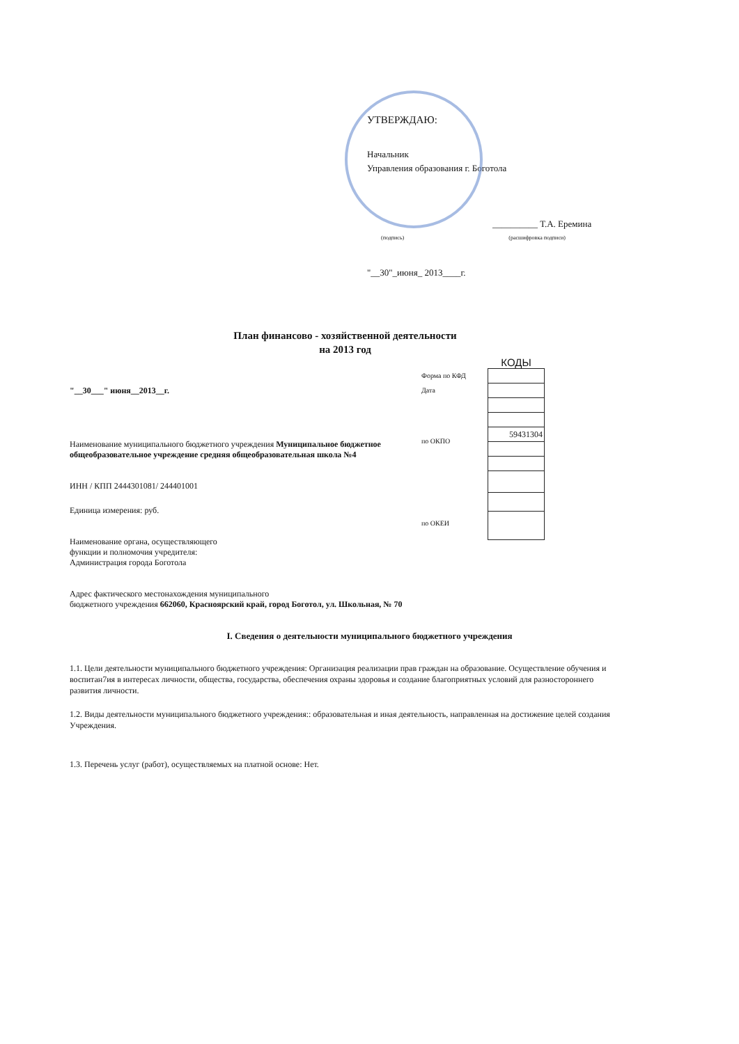УТВЕРЖДАЮ:
Начальник
Управления образования г. Боготола
__________ Т.А. Еремина
(подпись) (расшифровка подписи)
"__30"_июня_ 2013____г.
План финансово - хозяйственной деятельности
на 2013 год
"__30___" июня__2013__г.
Наименование муниципального бюджетного учреждения Муниципальное бюджетное общеобразовательное учреждение средняя общеобразовательная школа №4
ИНН / КПП 2444301081/ 244401001
Единица измерения: руб.
Наименование органа, осуществляющего
функции и полномочия учредителя:
Администрация города Боготола
Адрес фактического местонахождения муниципального
бюджетного учреждения 662060, Красноярский край, город Боготол, ул. Школьная, № 70
Форма по КФД
Дата
по ОКПО
по ОКЕИ
КОДЫ
| 59431304 |
I. Сведения о деятельности муниципального бюджетного учреждения
1.1. Цели деятельности муниципального бюджетного учреждения: Организация реализации прав граждан на образование. Осуществление обучения и воспитан7ия в интересах личности, общества, государства, обеспечения охраны здоровья и создание благоприятных условий для разностороннего развития личности.
1.2. Виды деятельности муниципального бюджетного учреждения:: образовательная и иная деятельность, направленная на достижение целей создания Учреждения.
1.3. Перечень услуг (работ), осуществляемых на платной основе: Нет.